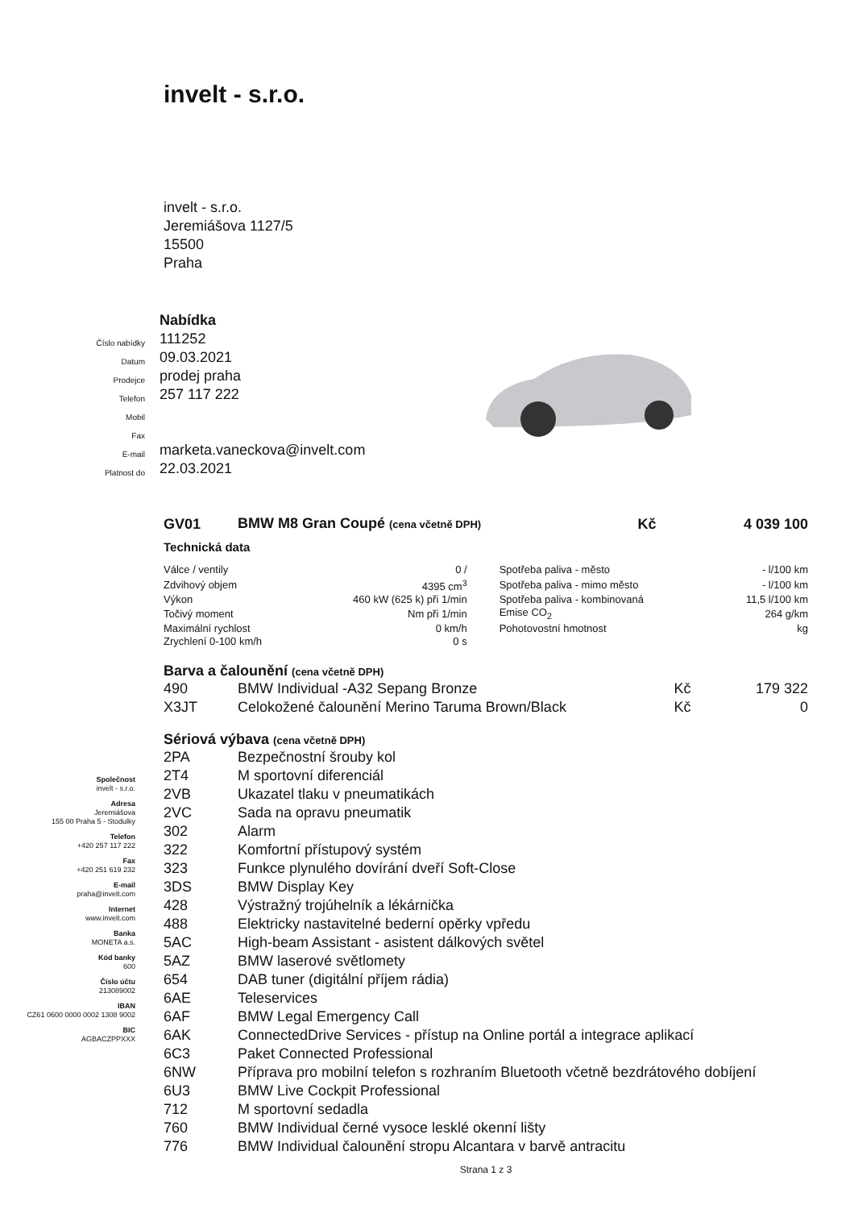invelt - s.r.o.
invelt - s.r.o.
Jeremiášova 1127/5
15500
Praha
| | Nabídka |
| Číslo nabídky | 111252 |
| Datum | 09.03.2021 |
| Prodejce | prodej praha |
| Telefon | 257 117 222 |
| Mobil | |
| Fax | |
| E-mail | marketa.vaneckova@invelt.com |
| Platnost do | 22.03.2021 |
| GV01 | BMW M8 Gran Coupé (cena včetně DPH) | Kč | 4 039 100 |
Technická data
| Válce / ventily | 0 / | Spotřeba paliva - město | - l/100 km |
| Zdvihový objem | 4395 cm<sup>3</sup> | Spotřeba paliva - mimo město | - l/100 km |
| Výkon | 460 kW (625 k) při 1/min | Spotřeba paliva - kombinovaná | 11,5 l/100 km |
| Točivý moment | Nm při 1/min | Emise CO<sub>2</sub> | 264 g/km |
| Maximální rychlost | 0 km/h | Pohotovostní hmotnost | kg |
| Zrychlení 0-100 km/h | 0 s | | |
Barva a čalounění (cena včetně DPH)
| 490 | BMW Individual -A32 Sepang Bronze | Kč | 179 322 |
| X3JT | Celokožené čalounění Merino Taruma Brown/Black | Kč | 0 |
Sériová výbava (cena včetně DPH)
| 2PA | Bezpečnostní šrouby kol |
| 2T4 | M sportovní diferenciál |
| 2VB | Ukazatel tlaku v pneumatikách |
| 2VC | Sada na opravu pneumatik |
| 302 | Alarm |
| 322 | Komfortní přístupový systém |
| 323 | Funkce plynulého dovírání dveří Soft-Close |
| 3DS | BMW Display Key |
| 428 | Výstražný trojúhelník a lékárnička |
| 488 | Elektricky nastavitelné bederní opěrky vpředu |
| 5AC | High-beam Assistant - asistent dálkových světel |
| 5AZ | BMW laserové světlomety |
| 654 | DAB tuner (digitální příjem rádia) |
| 6AE | Teleservices |
| 6AF | BMW Legal Emergency Call |
| 6AK | ConnectedDrive Services - přístup na Online portál a integrace aplikací |
| 6C3 | Paket Connected Professional |
| 6NW | Příprava pro mobilní telefon s rozhraním Bluetooth včetně bezdrátového dobíjení |
| 6U3 | BMW Live Cockpit Professional |
| 712 | M sportovní sedadla |
| 760 | BMW Individual černé vysoce lesklé okenní lišty |
| 776 | BMW Individual čalounění stropu Alcantara v barvě antracitu |
Strana 1 z 3
Společnost
invelt - s.r.o.
Adresa
Jeremiášova
155 00 Praha 5 - Stodulky
Telefon
+420 257 117 222
Fax
+420 251 619 232
E-mail
praha@invelt.com
Internet
www.invelt.com
Banka
MONETA a.s.
Kód banky
600
Číslo účtu
213089002
IBAN
CZ61 0600 0000 0002 1308 9002
BIC
AGBACZPPXXX